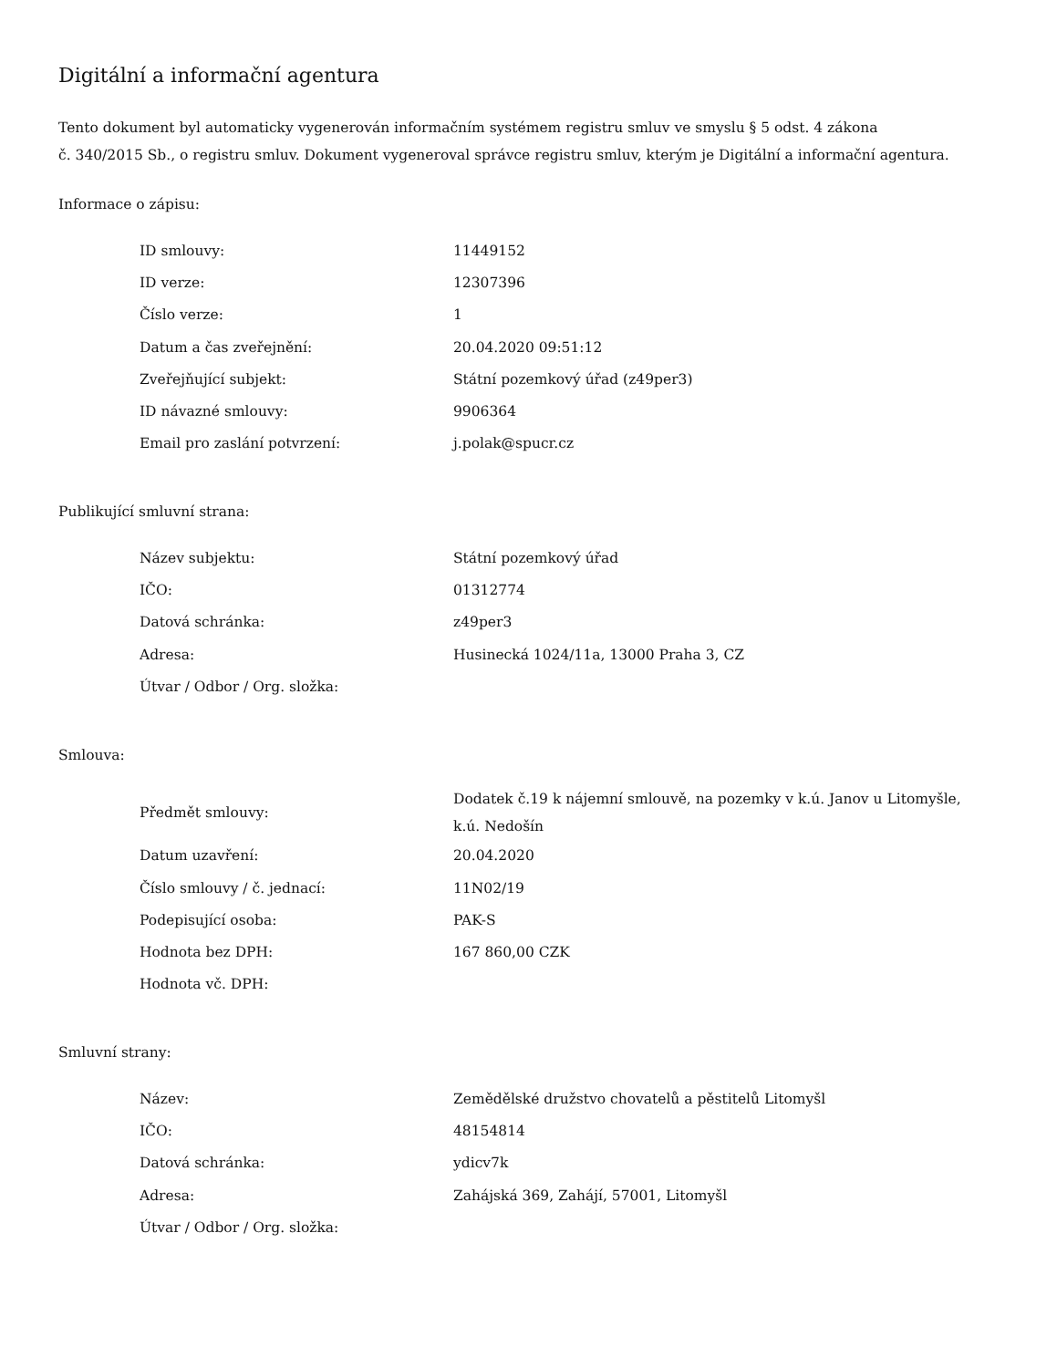Digitální a informační agentura
Tento dokument byl automaticky vygenerován informačním systémem registru smluv ve smyslu § 5 odst. 4 zákona
č. 340/2015 Sb., o registru smluv. Dokument vygeneroval správce registru smluv, kterým je Digitální a informační agentura.
Informace o zápisu:
| ID smlouvy: | 11449152 |
| ID verze: | 12307396 |
| Číslo verze: | 1 |
| Datum a čas zveřejnění: | 20.04.2020 09:51:12 |
| Zveřejňující subjekt: | Státní pozemkový úřad (z49per3) |
| ID návazné smlouvy: | 9906364 |
| Email pro zaslání potvrzení: | j.polak@spucr.cz |
Publikující smluvní strana:
| Název subjektu: | Státní pozemkový úřad |
| IČO: | 01312774 |
| Datová schránka: | z49per3 |
| Adresa: | Husinecká 1024/11a, 13000 Praha 3, CZ |
| Útvar / Odbor / Org. složka: | |
Smlouva:
| Předmět smlouvy: | Dodatek č.19 k nájemní smlouvě, na pozemky v k.ú. Janov u Litomyšle, k.ú. Nedošín |
| Datum uzavření: | 20.04.2020 |
| Číslo smlouvy / č. jednací: | 11N02/19 |
| Podepisující osoba: | PAK-S |
| Hodnota bez DPH: | 167 860,00 CZK |
| Hodnota vč. DPH: | |
Smluvní strany:
| Název: | Zemědělské družstvo chovatelů a pěstitelů Litomyšl |
| IČO: | 48154814 |
| Datová schránka: | ydicv7k |
| Adresa: | Zahájská 369, Zahájí, 57001, Litomyšl |
| Útvar / Odbor / Org. složka: | |